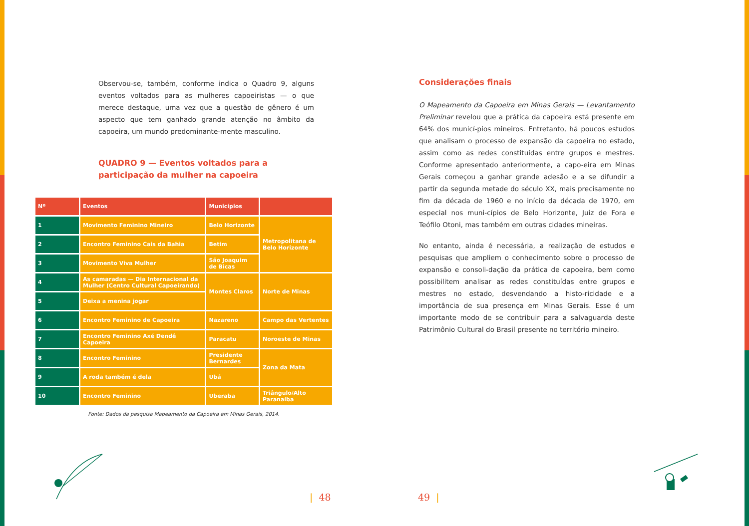Observou-se, também, conforme indica o Quadro 9, alguns eventos voltados para as mulheres capoeiristas — o que merece destaque, uma vez que a questão de gênero é um aspecto que tem ganhado grande atenção no âmbito da capoeira, um mundo predominante-mente masculino.
QUADRO 9 — Eventos voltados para a participação da mulher na capoeira
| Nº | Eventos | Municípios | |
| --- | --- | --- | --- |
| 1 | Movimento Feminino Mineiro | Belo Horizonte | Metropolitana de Belo Horizonte |
| 2 | Encontro Feminino Cais da Bahia | Betim | |
| 3 | Movimento Viva Mulher | São Joaquim de Bicas | |
| 4 | As camaradas — Dia Internacional da Mulher (Centro Cultural Capoeirando) | Montes Claros | Norte de Minas |
| 5 | Deixa a menina jogar | | |
| 6 | Encontro Feminino de Capoeira | Nazareno | Campo das Vertentes |
| 7 | Encontro Feminino Axé Dendê Capoeira | Paracatu | Noroeste de Minas |
| 8 | Encontro Feminino | Presidente Bernardes | Zona da Mata |
| 9 | A roda também é dela | Ubá | |
| 10 | Encontro Feminino | Uberaba | Triângulo/Alto Paranaíba |
Fonte: Dados da pesquisa Mapeamento da Capoeira em Minas Gerais, 2014.
| 48
Considerações finais
O Mapeamento da Capoeira em Minas Gerais — Levantamento Preliminar revelou que a prática da capoeira está presente em 64% dos municí-pios mineiros. Entretanto, há poucos estudos que analisam o processo de expansão da capoeira no estado, assim como as redes constituídas entre grupos e mestres. Conforme apresentado anteriormente, a capo-eira em Minas Gerais começou a ganhar grande adesão e a se difundir a partir da segunda metade do século XX, mais precisamente no fim da década de 1960 e no início da década de 1970, em especial nos muni-cípios de Belo Horizonte, Juiz de Fora e Teófilo Otoni, mas também em outras cidades mineiras.
No entanto, ainda é necessária, a realização de estudos e pesquisas que ampliem o conhecimento sobre o processo de expansão e consoli-dação da prática de capoeira, bem como possibilitem analisar as redes constituídas entre grupos e mestres no estado, desvendando a histo-ricidade e a importância de sua presença em Minas Gerais. Esse é um importante modo de se contribuir para a salvaguarda deste Patrimônio Cultural do Brasil presente no território mineiro.
49 |